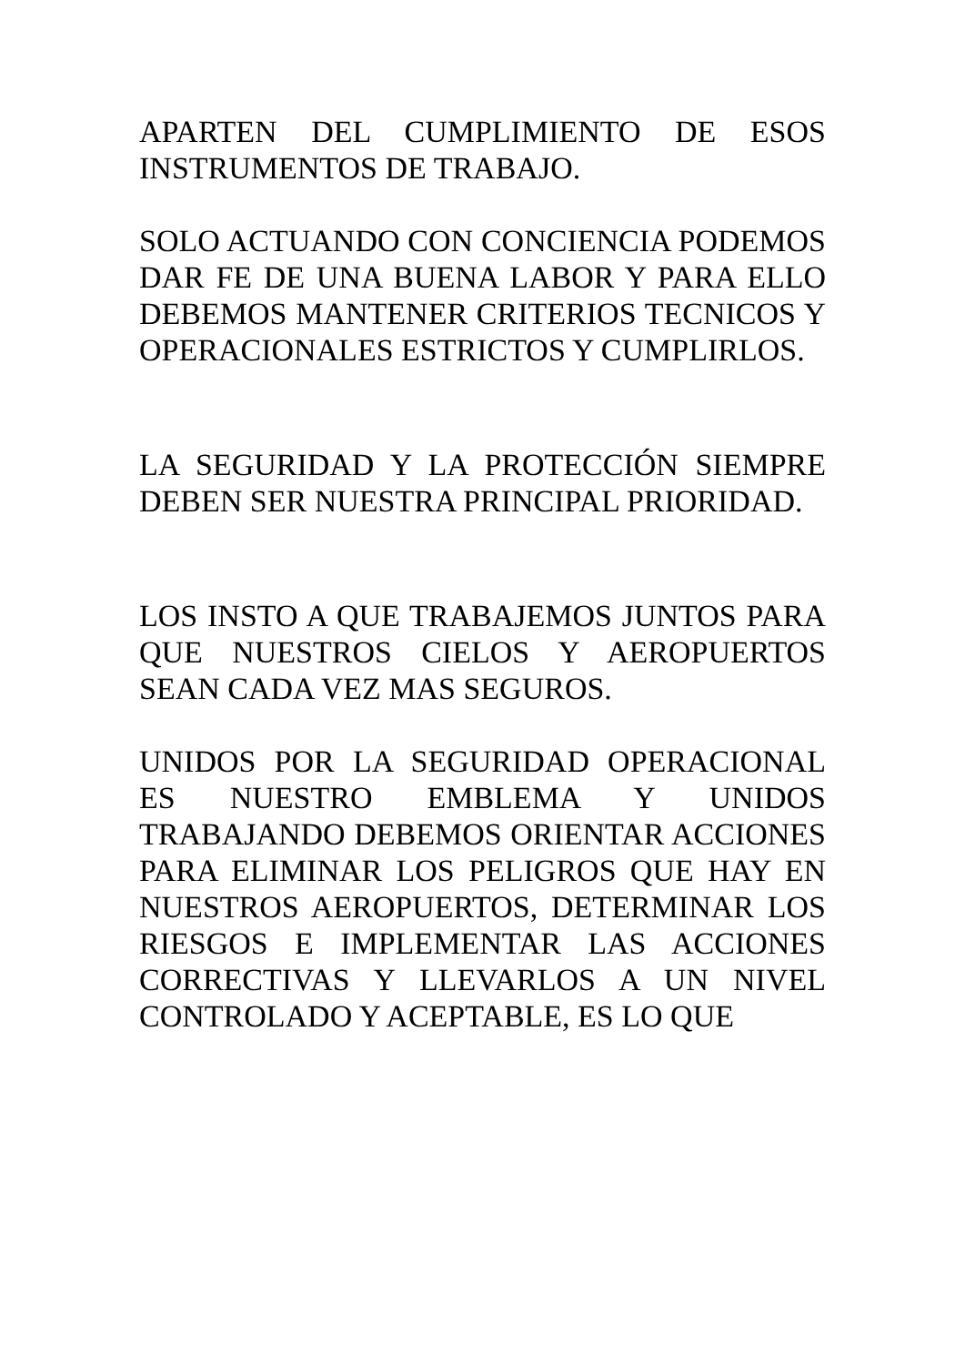APARTEN DEL CUMPLIMIENTO DE ESOS INSTRUMENTOS DE TRABAJO.
SOLO ACTUANDO CON CONCIENCIA PODEMOS DAR FE DE UNA BUENA LABOR Y PARA ELLO DEBEMOS MANTENER CRITERIOS TECNICOS Y OPERACIONALES ESTRICTOS Y CUMPLIRLOS.
LA SEGURIDAD Y LA PROTECCIÓN SIEMPRE DEBEN SER NUESTRA PRINCIPAL PRIORIDAD.
LOS INSTO A QUE TRABAJEMOS JUNTOS PARA QUE NUESTROS CIELOS Y AEROPUERTOS SEAN CADA VEZ MAS SEGUROS.
UNIDOS POR LA SEGURIDAD OPERACIONAL ES NUESTRO EMBLEMA Y UNIDOS TRABAJANDO DEBEMOS ORIENTAR ACCIONES PARA ELIMINAR LOS PELIGROS QUE HAY EN NUESTROS AEROPUERTOS, DETERMINAR LOS RIESGOS E IMPLEMENTAR LAS ACCIONES CORRECTIVAS Y LLEVARLOS A UN NIVEL CONTROLADO Y ACEPTABLE, ES LO QUE